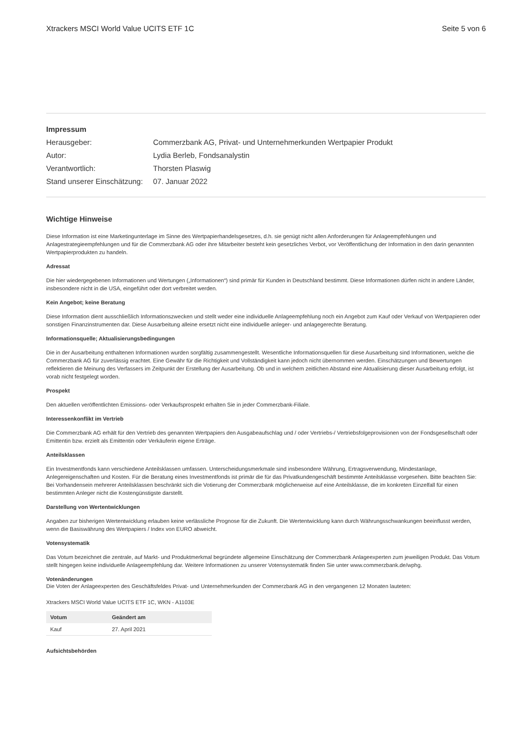Xtrackers MSCI World Value UCITS ETF 1C Seite 5 von 6
Impressum
| Herausgeber: | Commerzbank AG, Privat- und Unternehmerkunden Wertpapier Produkt |
| Autor: | Lydia Berleb, Fondsanalystin |
| Verantwortlich: | Thorsten Plaswig |
| Stand unserer Einschätzung: | 07. Januar 2022 |
Wichtige Hinweise
Diese Information ist eine Marketingunterlage im Sinne des Wertpapierhandelsgesetzes, d.h. sie genügt nicht allen Anforderungen für Anlageempfehlungen und Anlagestrategieempfehlungen und für die Commerzbank AG oder ihre Mitarbeiter besteht kein gesetzliches Verbot, vor Veröffentlichung der Information in den darin genannten Wertpapierprodukten zu handeln.
Adressat
Die hier wiedergegebenen Informationen und Wertungen („Informationen“) sind primär für Kunden in Deutschland bestimmt. Diese Informationen dürfen nicht in andere Länder, insbesondere nicht in die USA, eingeführt oder dort verbreitet werden.
Kein Angebot; keine Beratung
Diese Information dient ausschließlich Informationszwecken und stellt weder eine individuelle Anlageempfehlung noch ein Angebot zum Kauf oder Verkauf von Wertpapieren oder sonstigen Finanzinstrumenten dar. Diese Ausarbeitung alleine ersetzt nicht eine individuelle anleger- und anlagegerechte Beratung.
Informationsquelle; Aktualisierungsbedingungen
Die in der Ausarbeitung enthaltenen Informationen wurden sorgfältig zusammengestellt. Wesentliche Informationsquellen für diese Ausarbeitung sind Informationen, welche die Commerzbank AG für zuverlässig erachtet. Eine Gewähr für die Richtigkeit und Vollständigkeit kann jedoch nicht übernommen werden. Einschätzungen und Bewertungen reflektieren die Meinung des Verfassers im Zeitpunkt der Erstellung der Ausarbeitung. Ob und in welchem zeitlichen Abstand eine Aktualisierung dieser Ausarbeitung erfolgt, ist vorab nicht festgelegt worden.
Prospekt
Den aktuellen veröffentlichten Emissions- oder Verkaufsprospekt erhalten Sie in jeder Commerzbank-Filiale.
Interessenkonflikt im Vertrieb
Die Commerzbank AG erhält für den Vertrieb des genannten Wertpapiers den Ausgabeaufschlag und / oder Vertriebs-/ Vertriebsfolgeprovisionen von der Fondsgesellschaft oder Emittentin bzw. erzielt als Emittentin oder Verkäuferin eigene Erträge.
Anteilsklassen
Ein Investmentfonds kann verschiedene Anteilsklassen umfassen. Unterscheidungsmerkmale sind insbesondere Währung, Ertragsverwendung, Mindestanlage, Anlegereigenschaften und Kosten. Für die Beratung eines Investmentfonds ist primär die für das Privatkundengeschäft bestimmte Anteilsklasse vorgesehen. Bitte beachten Sie: Bei Vorhandensein mehrerer Anteilsklassen beschränkt sich die Votierung der Commerzbank möglicherweise auf eine Anteilsklasse, die im konkreten Einzelfall für einen bestimmten Anleger nicht die Kostengünstigste darstellt.
Darstellung von Wertentwicklungen
Angaben zur bisherigen Wertentwicklung erlauben keine verlässliche Prognose für die Zukunft. Die Wertentwicklung kann durch Währungsschwankungen beeinflusst werden, wenn die Basiswährung des Wertpapiers / Index von EURO abweicht.
Votensystematik
Das Votum bezeichnet die zentrale, auf Markt- und Produktmerkmal begründete allgemeine Einschätzung der Commerzbank Anlageexperten zum jeweiligen Produkt. Das Votum stellt hingegen keine individuelle Anlageempfehlung dar. Weitere Informationen zu unserer Votensystematik finden Sie unter www.commerzbank.de/wphg.
Votenänderungen
Die Voten der Anlageexperten des Geschäftsfeldes Privat- und Unternehmerkunden der Commerzbank AG in den vergangenen 12 Monaten lauteten:
Xtrackers MSCI World Value UCITS ETF 1C, WKN - A1103E
| Votum | Geändert am |
| --- | --- |
| Kauf | 27. April 2021 |
Aufsichtsbehörden